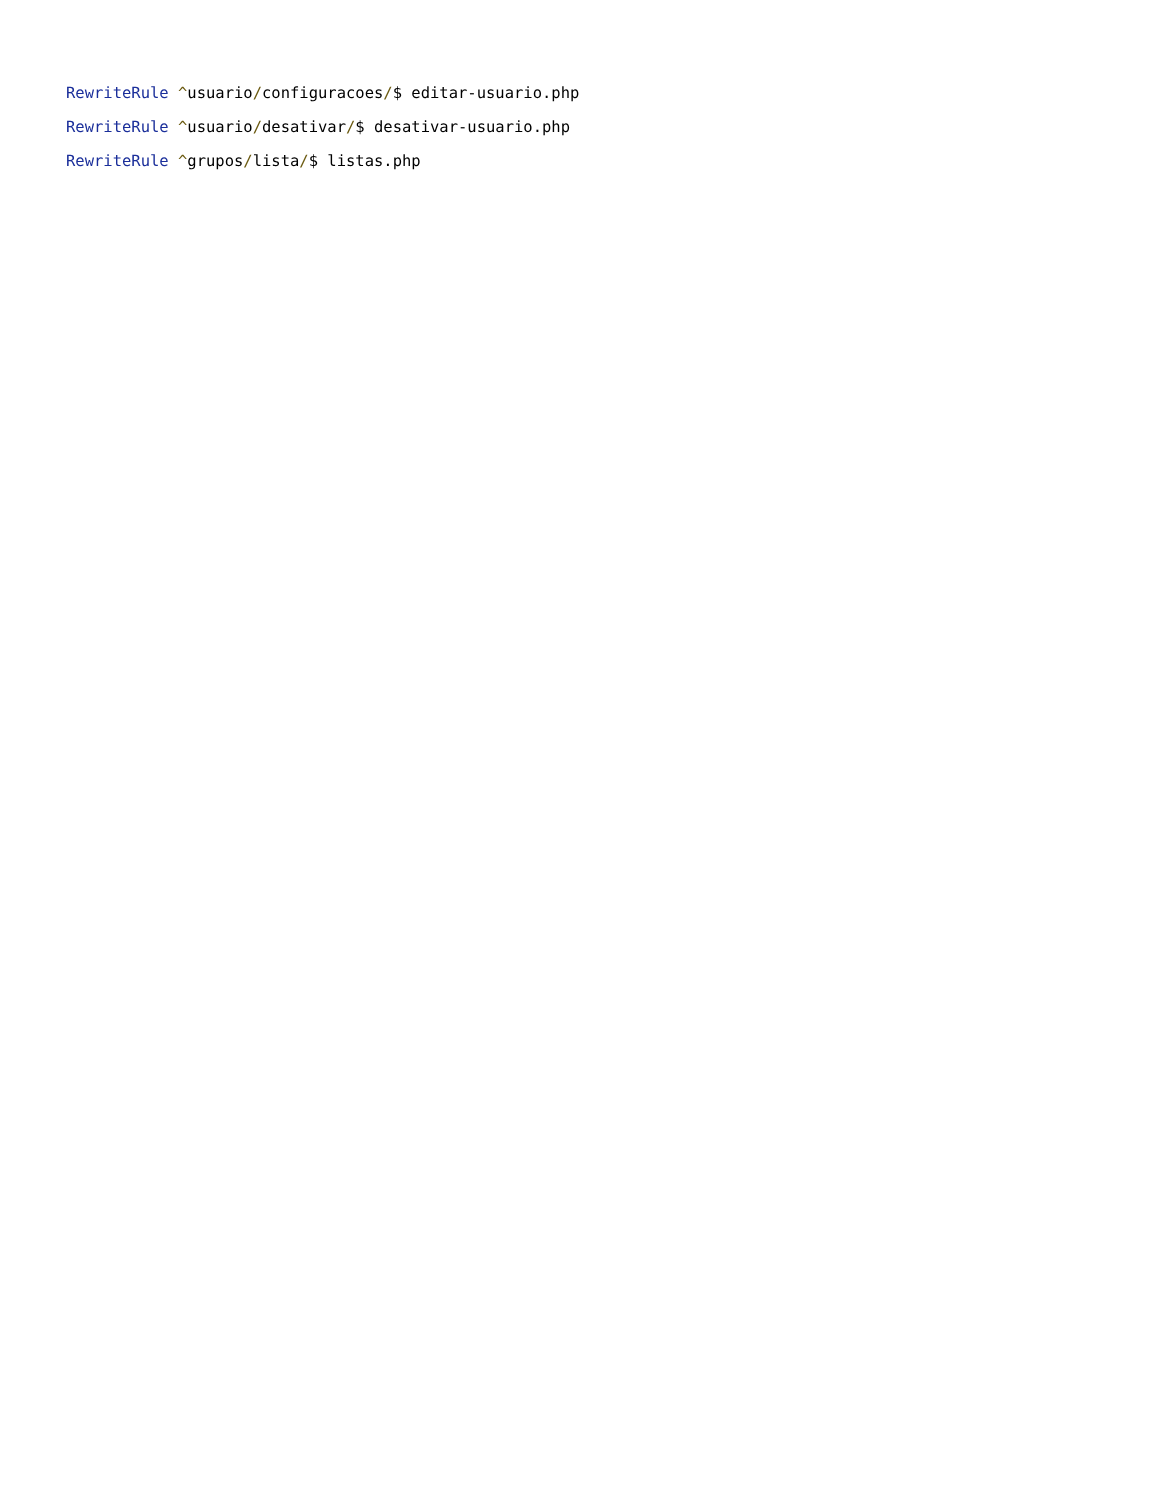RewriteRule ^usuario/configuracoes/$ editar-usuario.php
RewriteRule ^usuario/desativar/$ desativar-usuario.php
RewriteRule ^grupos/lista/$ listas.php